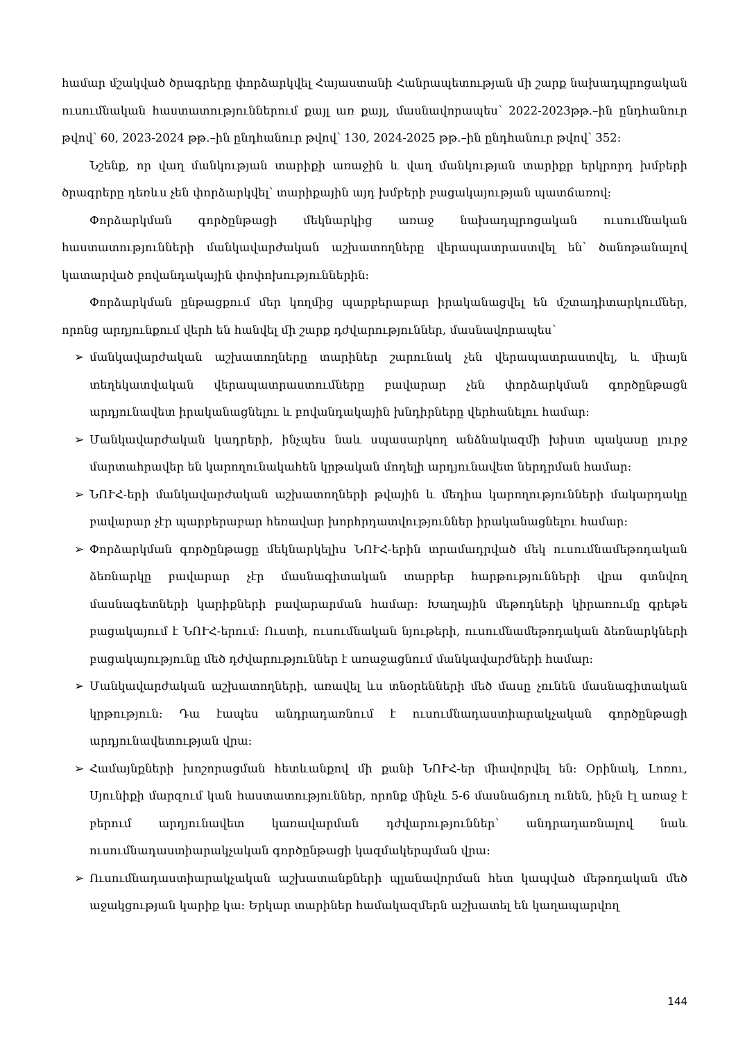համար մշակված ծրագրերը փորձարկվել Հայաստանի Հանրապետության մի շարք նախադպրոցական ուսումնական հաստատություններում քայլ առ քայլ, մասնավորապես՝ 2022-2023թթ.–ին ընդհանուր թվով՝ 60, 2023-2024 թթ.–ին ընդհանուր թվով՝ 130, 2024-2025 թթ.–ին ընդհանուր թվով՝ 352:
Նշենք, որ վաղ մանկության տարիքի առաջին և վաղ մանկության տարիքր երկրորդ խմբերի ծրագրերը դեռևս չեն փորձարկվել՝ տարիքային այդ խմբերի բացակայության պատճառով:
Փորձարկման գործընթացի մեկնարկից առաջ նախադպրոցական ուսումնական հաստատությունների մանկավարժական աշխատողները վերապատրաստվել են՝ ծանոթանալով կատարված բովանդակային փոփոխություններին:
Փորձարկման ընթացքում մեր կողմից պարբերաբար իրականացվել են մշտադիտարկումներ, որոնց արդյունքում վերհ են հանվել մի շարք դժվարություններ, մասնավորապես՝
➢ մանկավարժական աշխատողները տարիներ շարունակ չեն վերապատրաստվել, և միայն տեղեկատվական վերապատրաստումները բավարար չեն փորձարկման գործընթացն արդյունավետ իրականացնելու և բովանդակային խնդիրները վերհանելու համար:
➢ Մանկավարժական կադրերի, ինչպես նաև սպասարկող անձնակազմի խիստ պակասը լուրջ մարտահրավեր են կարողունակահեն կրթական մոդելի արդյունավետ ներդրման համար:
➢ ՆՈՒՀ-երի մանկավարժական աշխատողների թվային և մեդիա կարողությունների մակարդակը բավարար չէր պարբերաբար հեռավար խորհրդատվություններ իրականացնելու համար:
➢ Փորձարկման գործընթացը մեկնարկելիս ՆՈՒՀ-երին տրամադրված մեկ ուսումնամեթոդական ձեռնարկը բավարար չէր մասնագիտական տարբեր հարթությունների վրա գտնվող մասնագետների կարիքների բավարարման համար: Խաղային մեթոդների կիրառումը գրեթե բացակայում է ՆՈՒՀ-երում: Ուստի, ուսումնական նյութերի, ուսումնամեթոդական ձեռնարկների բացակայությունը մեծ դժվարություններ է առաջացնում մանկավարժների համար:
➢ Մանկավարժական աշխատողների, առավել ևս տնօրենների մեծ մասը չունեն մասնագիտական կրթություն: Դա էապես անդրադառնում է ուսումնադաստիարակչական գործընթացի արդյունավետության վրա:
➢ Համայնքների խոշորացման հետևանքով մի քանի ՆՈՒՀ-եր միավորվել են: Օրինակ, Լոռու, Սյունիքի մարզում կան հաստատություններ, որոնք մինչև 5-6 մասնաճյուղ ունեն, ինչն էլ առաջ է բերում արդյունավետ կառավարման դժվարություններ՝ անդրադառնալով նաև ուսումնադաստիարակչական գործընթացի կազմակերպման վրա:
➢ Ուսումնադաստիարակչական աշխատանքների պլանավորման հետ կապված մեթոդական մեծ աջակցության կարիք կա: Երկար տարիներ համակազմերն աշխատել են կաղապարվող
144